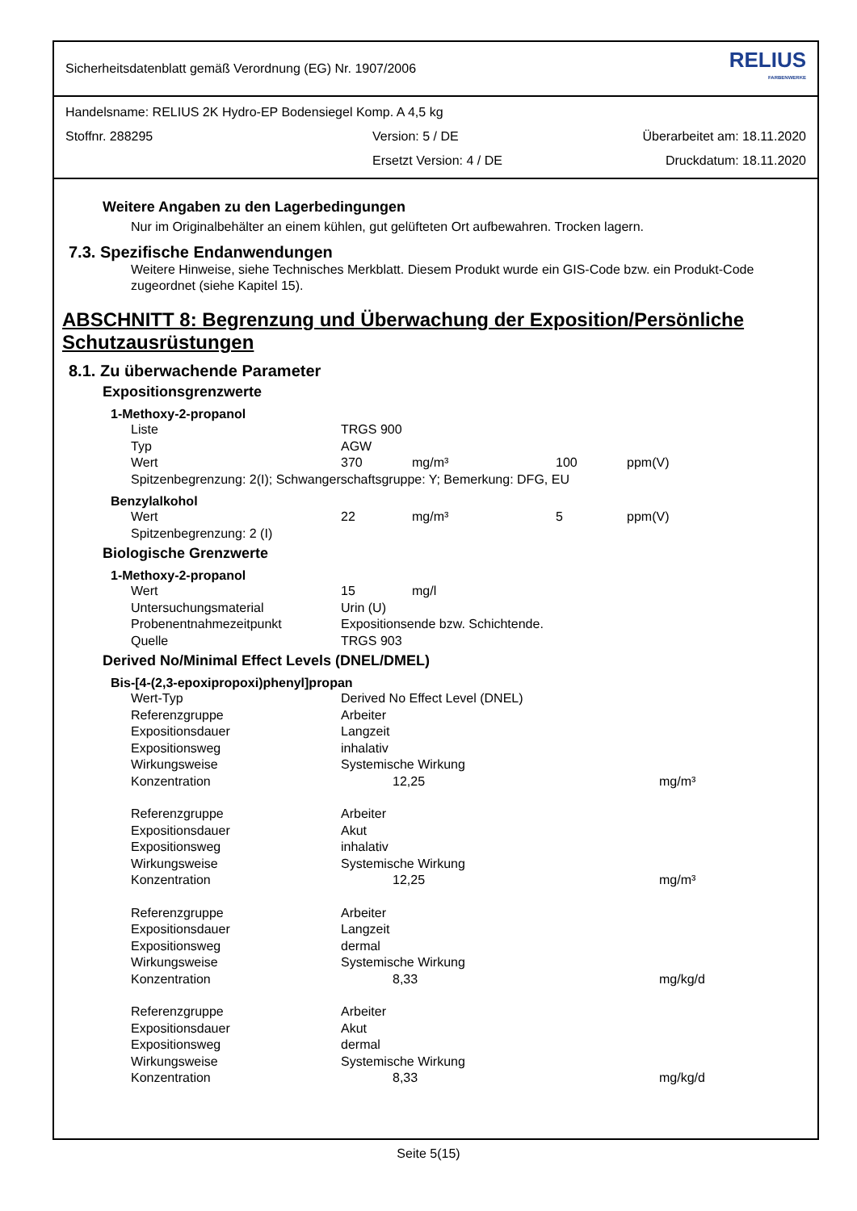Sicherheitsdatenblatt gemäß Verordnung (EG) Nr. 1907/2006 RELIUS
FARBENWERKE
Handelsname: RELIUS 2K Hydro-EP Bodensiegel Komp. A 4,5 kg
Stoffnr. 288295 Version: 5 / DE Überarbeitet am: 18.11.2020
Ersetzt Version: 4 / DE Druckdatum: 18.11.2020
Weitere Angaben zu den Lagerbedingungen
Nur im Originalbehälter an einem kühlen, gut gelüfteten Ort aufbewahren. Trocken lagern.
7.3. Spezifische Endanwendungen
Weitere Hinweise, siehe Technisches Merkblatt. Diesem Produkt wurde ein GIS-Code bzw. ein Produkt-Code zugeordnet (siehe Kapitel 15).
ABSCHNITT 8: Begrenzung und Überwachung der Exposition/Persönliche Schutzausrüstungen
8.1. Zu überwachende Parameter
Expositionsgrenzwerte
1-Methoxy-2-propanol
| Liste | TRGS 900 | | | |
| Typ | AGW | | | |
| Wert | 370 | mg/m³ | 100 | ppm(V) |
| Spitzenbegrenzung: 2(I); Schwangerschaftsgruppe: Y; Bemerkung: DFG, EU | | | | |
Benzylalkohol
| Wert | 22 | mg/m³ | 5 | ppm(V) |
| Spitzenbegrenzung: 2 (I) | | | | |
Biologische Grenzwerte
1-Methoxy-2-propanol
| Wert | 15 | mg/l |
| Untersuchungsmaterial | Urin (U) | |
| Probenentnahmezeitpunkt | Expositionsende bzw. Schichtende. | |
| Quelle | TRGS 903 | |
Derived No/Minimal Effect Levels (DNEL/DMEL)
Bis-[4-(2,3-epoxipropoxi)phenyl]propan
| Wert-Typ | Derived No Effect Level (DNEL) | |
| Referenzgruppe | Arbeiter | |
| Expositionsdauer | Langzeit | |
| Expositionsweg | inhalativ | |
| Wirkungsweise | Systemische Wirkung | |
| Konzentration | 12,25 | mg/m³ |
| Referenzgruppe | Arbeiter | |
| Expositionsdauer | Akut | |
| Expositionsweg | inhalativ | |
| Wirkungsweise | Systemische Wirkung | |
| Konzentration | 12,25 | mg/m³ |
| Referenzgruppe | Arbeiter | |
| Expositionsdauer | Langzeit | |
| Expositionsweg | dermal | |
| Wirkungsweise | Systemische Wirkung | |
| Konzentration | 8,33 | mg/kg/d |
| Referenzgruppe | Arbeiter | |
| Expositionsdauer | Akut | |
| Expositionsweg | dermal | |
| Wirkungsweise | Systemische Wirkung | |
| Konzentration | 8,33 | mg/kg/d |
Seite 5(15)